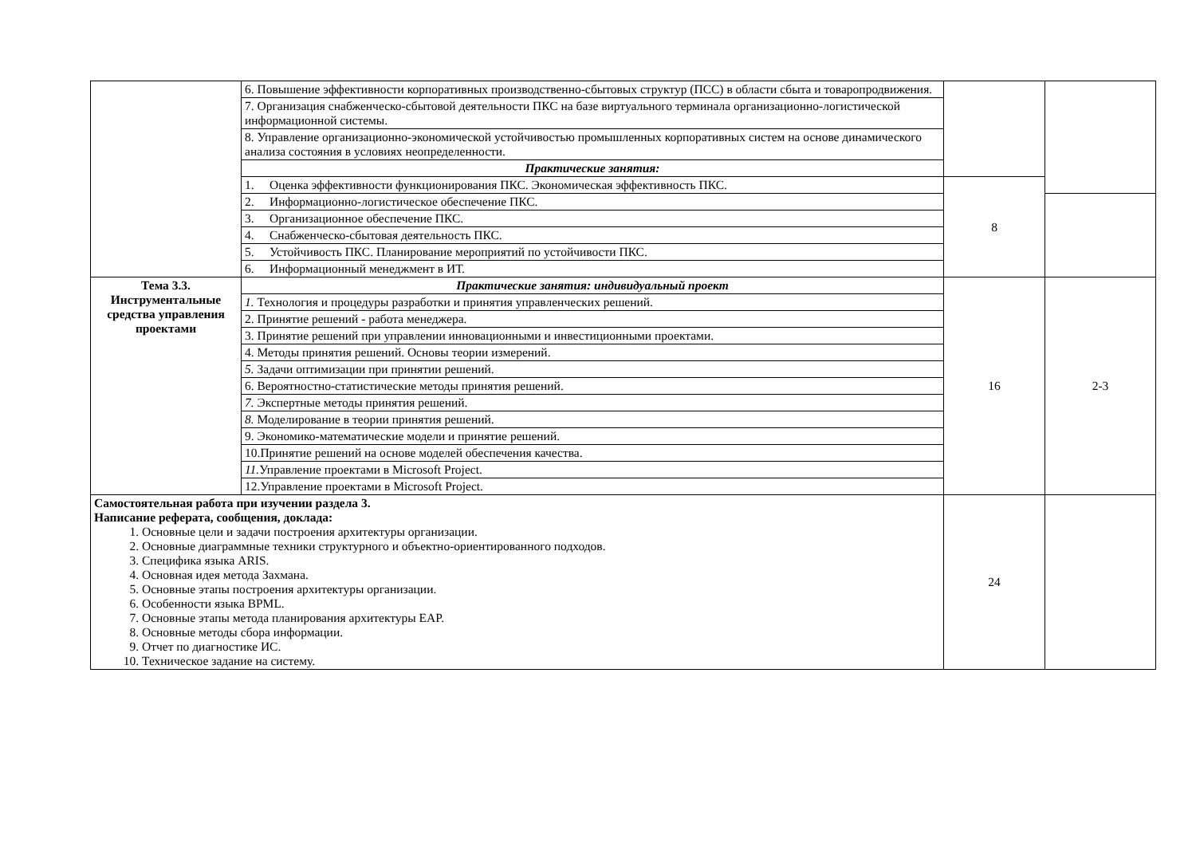| | 6. Повышение эффективности корпоративных производственно-сбытовых структур (ПСС) в области сбыта и товаропродвижения. | | |
| | 7. Организация снабженческо-сбытовой деятельности ПКС на базе виртуального терминала организационно-логистической информационной системы. | | |
| | 8. Управление организационно-экономической устойчивостью промышленных корпоративных систем на основе динамического анализа состояния в условиях неопределенности. | | |
| | Практические занятия: | | |
| | 1. Оценка эффективности функционирования ПКС. Экономическая эффективность ПКС. | 8 | |
| | 2. Информационно-логистическое обеспечение ПКС. | | |
| | 3. Организационное обеспечение ПКС. | | |
| | 4. Снабженческо-сбытовая деятельность ПКС. | | |
| | 5. Устойчивость ПКС. Планирование мероприятий по устойчивости ПКС. | | |
| | 6. Информационный менеджмент в ИТ. | | |
| Тема 3.3. Инструментальные средства управления проектами | Практические занятия: индивидуальный проект | 16 | 2-3 |
| | 1. Технология и процедуры разработки и принятия управленческих решений. | | |
| | 2. Принятие решений - работа менеджера. | | |
| | 3. Принятие решений при управлении инновационными и инвестиционными проектами. | | |
| | 4. Методы принятия решений. Основы теории измерений. | | |
| | 5. Задачи оптимизации при принятии решений. | | |
| | 6. Вероятностно-статистические методы принятия решений. | | |
| | 7. Экспертные методы принятия решений. | | |
| | 8. Моделирование в теории принятия решений. | | |
| | 9. Экономико-математические модели и принятие решений. | | |
| | 10.Принятие решений на основе моделей обеспечения качества. | | |
| | 11. Управление проектами в Microsoft Project. | | |
| | 12.Управление проектами в Microsoft Project. | | |
| Самостоятельная работа при изучении раздела 3. Написание реферата, сообщения, доклада: 1. Основные цели и задачи построения архитектуры организации. 2. Основные диаграммные техники структурного и объектно-ориентированного подходов. 3. Специфика языка ARIS. 4. Основная идея метода Захмана. 5. Основные этапы построения архитектуры организации. 6. Особенности языка BPML. 7. Основные этапы метода планирования архитектуры EAP. 8. Основные методы сбора информации. 9. Отчет по диагностике ИС. 10. Техническое задание на систему. | | 24 | |